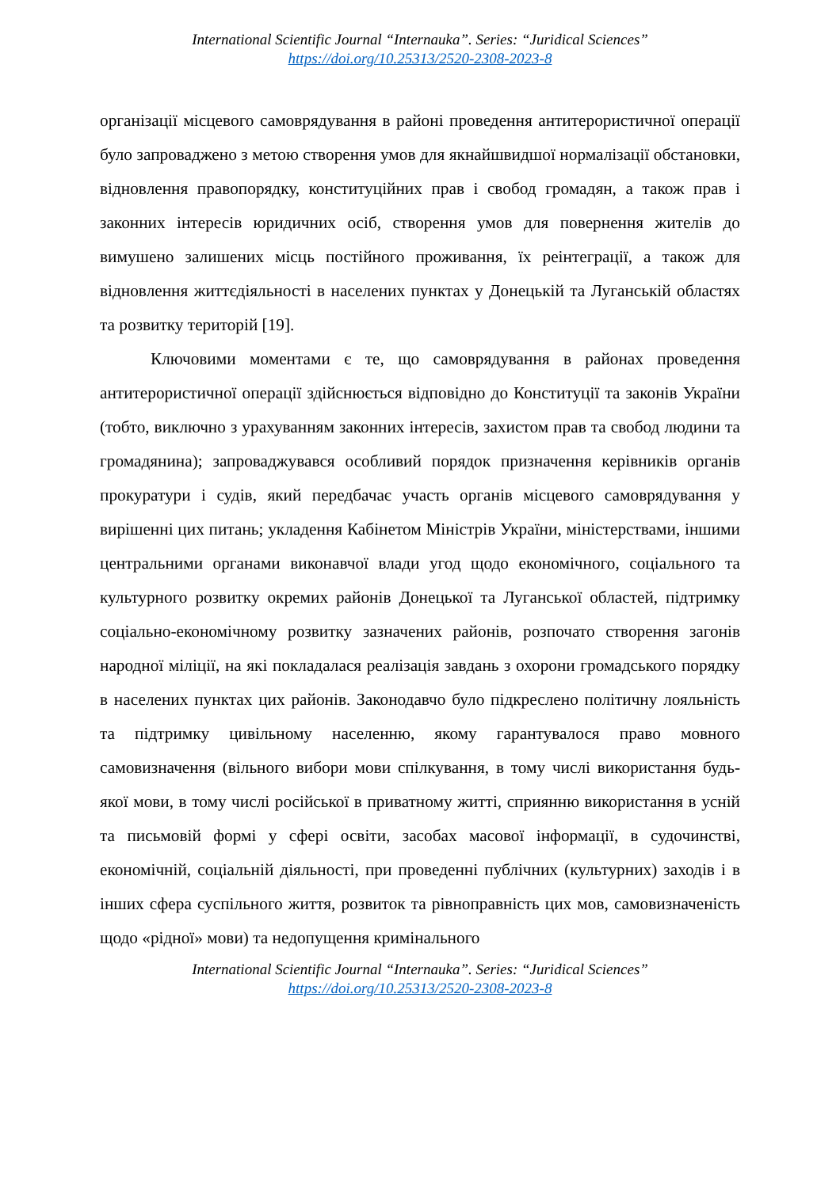International Scientific Journal “Internauka”. Series: “Juridical Sciences”
https://doi.org/10.25313/2520-2308-2023-8
організації місцевого самоврядування в районі проведення антитерористичної операції було запроваджено з метою створення умов для якнайшвидшої нормалізації обстановки, відновлення правопорядку, конституційних прав і свобод громадян, а також прав і законних інтересів юридичних осіб, створення умов для повернення жителів до вимушено залишених місць постійного проживання, їх реінтеграції, а також для відновлення життєдіяльності в населених пунктах у Донецькій та Луганській областях та розвитку територій [19].
Ключовими моментами є те, що самоврядування в районах проведення антитерористичної операції здійснюється відповідно до Конституції та законів України (тобто, виключно з урахуванням законних інтересів, захистом прав та свобод людини та громадянина); запроваджувався особливий порядок призначення керівників органів прокуратури і судів, який передбачає участь органів місцевого самоврядування у вирішенні цих питань; укладення Кабінетом Міністрів України, міністерствами, іншими центральними органами виконавчої влади угод щодо економічного, соціального та культурного розвитку окремих районів Донецької та Луганської областей, підтримку соціально-економічному розвитку зазначених районів, розпочато створення загонів народної міліції, на які покладалася реалізація завдань з охорони громадського порядку в населених пунктах цих районів. Законодавчо було підкреслено політичну лояльність та підтримку цивільному населенню, якому гарантувалося право мовного самовизначення (вільного вибори мови спілкування, в тому числі використання будь-якої мови, в тому числі російської в приватному житті, сприянню використання в усній та письмовій формі у сфері освіти, засобах масової інформації, в судочинстві, економічній, соціальній діяльності, при проведенні публічних (культурних) заходів і в інших сфера суспільного життя, розвиток та рівноправність цих мов, самовизначеність щодо «рідної» мови) та недопущення кримінального
International Scientific Journal “Internauka”. Series: “Juridical Sciences”
https://doi.org/10.25313/2520-2308-2023-8